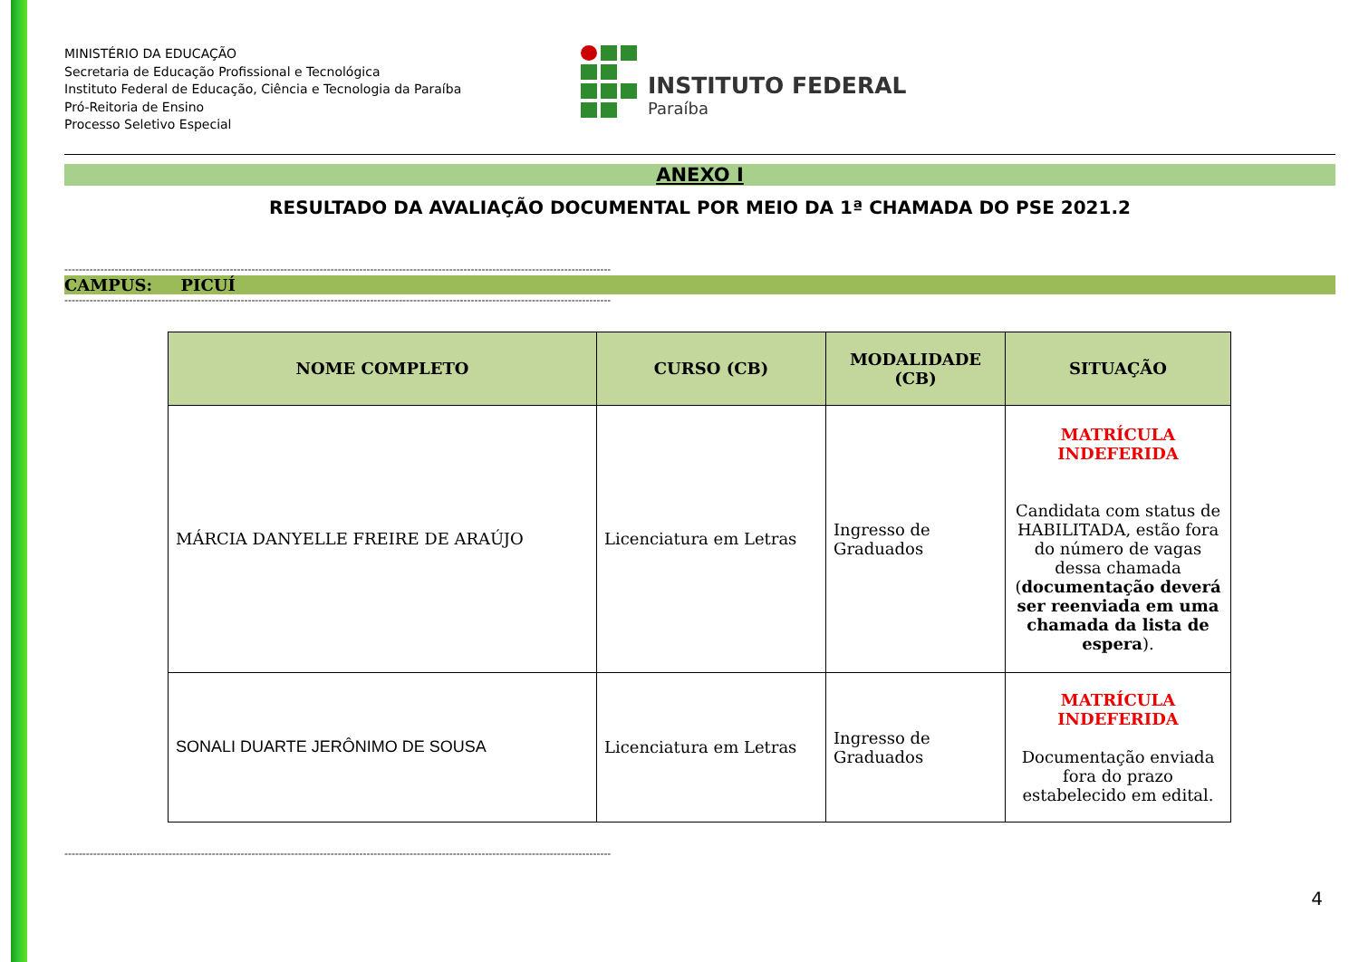MINISTÉRIO DA EDUCAÇÃO
Secretaria de Educação Profissional e Tecnológica
Instituto Federal de Educação, Ciência e Tecnologia da Paraíba
Pró-Reitoria de Ensino
Processo Seletivo Especial
INSTITUTO FEDERAL
Paraíba
ANEXO I
RESULTADO DA AVALIAÇÃO DOCUMENTAL POR MEIO DA 1ª CHAMADA DO PSE 2021.2
--------------------------------------------------------------------------------------------------------------------------------------------------------
CAMPUS: PICUÍ
--------------------------------------------------------------------------------------------------------------------------------------------------------
| NOME COMPLETO | CURSO (CB) | MODALIDADE (CB) | SITUAÇÃO |
| --- | --- | --- | --- |
| MÁRCIA DANYELLE FREIRE DE ARAÚJO | Licenciatura em Letras | Ingresso de Graduados | MATRÍCULA INDEFERIDA Candidata com status de HABILITADA, estão fora do número de vagas dessa chamada ( documentação deverá ser reenviada em uma chamada da lista de espera ). |
| SONALI DUARTE JERÔNIMO DE SOUSA | Licenciatura em Letras | Ingresso de Graduados | MATRÍCULA INDEFERIDA Documentação enviada fora do prazo estabelecido em edital. |
--------------------------------------------------------------------------------------------------------------------------------------------------------
4